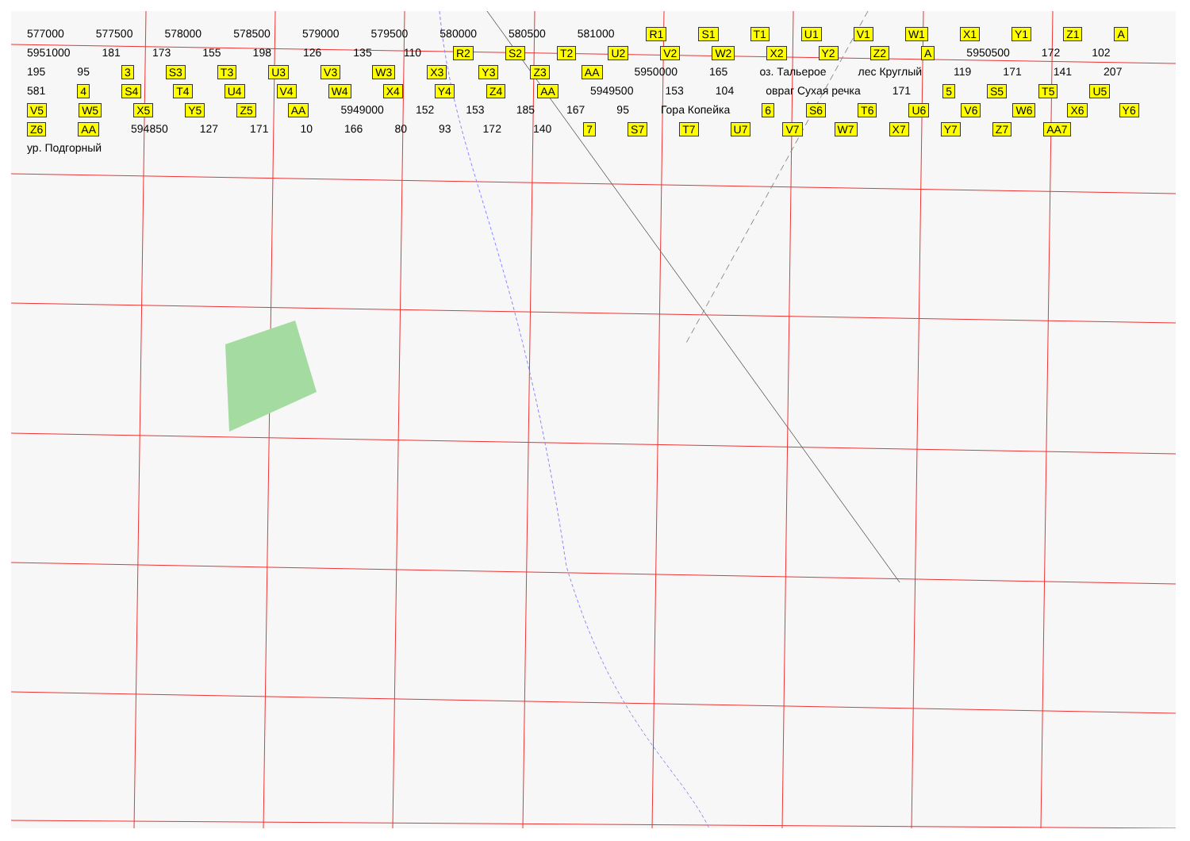577000 577500 578000 578500 579000 579500 580000 580500 581000 R1 S1 T1 U1 V1 W1 X1 Y1 Z1 A 5951000 181 173 155 198 126 135 110 R2 S2 T2 U2 V2 W2 X2 Y2 Z2 A 5950500 172 102 195 95 3 S3 T3 U3 V3 W3 X3 Y3 Z3 AA 5950000 165 оз. Тальерое лес Круглый 119 171 141 207 581 4 S4 T4 U4 V4 W4 X4 Y4 Z4 AA 5949500 153 104 овраг Сухая речка 171 5 S5 T5 U5 V5 W5 X5 Y5 Z5 AA 5949000 152 153 185 167 95 Гора Копейка 6 S6 T6 U6 V6 W6 X6 Y6 Z6 AA 594850 127 171 10 166 80 93 172 140 7 S7 T7 U7 V7 W7 X7 Y7 Z7 AA7 ур. Подгорный